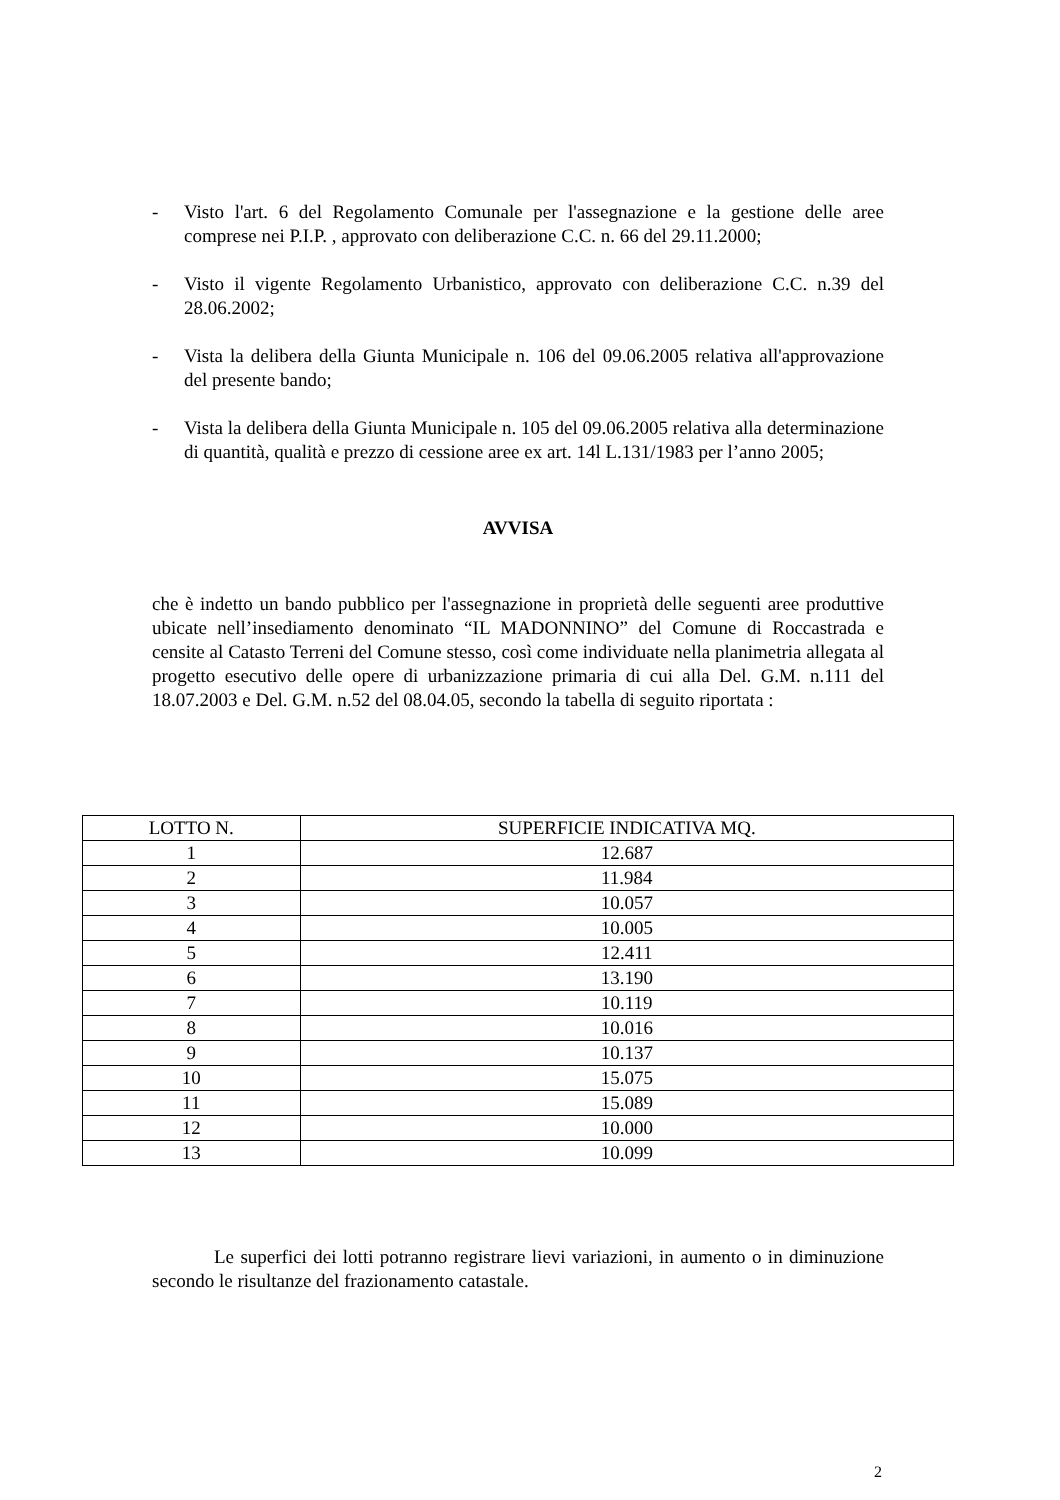- Visto l'art. 6 del Regolamento Comunale per l'assegnazione e la gestione delle aree comprese nei P.I.P. , approvato con deliberazione C.C. n. 66 del 29.11.2000;
- Visto il vigente Regolamento Urbanistico, approvato con deliberazione C.C. n.39 del 28.06.2002;
- Vista la delibera della Giunta Municipale n. 106 del 09.06.2005 relativa all'approvazione del presente bando;
- Vista la delibera della Giunta Municipale n. 105 del 09.06.2005 relativa alla determinazione di quantità, qualità e prezzo di cessione aree ex art. 14l L.131/1983 per l’anno 2005;
AVVISA
che è indetto un bando pubblico per l'assegnazione in proprietà delle seguenti aree produttive ubicate nell’insediamento denominato “IL MADONNINO” del Comune di Roccastrada e censite al Catasto Terreni del Comune stesso, così come individuate nella planimetria allegata al progetto esecutivo delle opere di urbanizzazione primaria di cui alla Del. G.M. n.111 del 18.07.2003 e Del. G.M. n.52 del 08.04.05, secondo la tabella di seguito riportata :
| LOTTO N. | SUPERFICIE INDICATIVA MQ. |
| --- | --- |
| 1 | 12.687 |
| 2 | 11.984 |
| 3 | 10.057 |
| 4 | 10.005 |
| 5 | 12.411 |
| 6 | 13.190 |
| 7 | 10.119 |
| 8 | 10.016 |
| 9 | 10.137 |
| 10 | 15.075 |
| 11 | 15.089 |
| 12 | 10.000 |
| 13 | 10.099 |
Le superfici dei lotti potranno registrare lievi variazioni, in aumento o in diminuzione secondo le risultanze del frazionamento catastale.
2